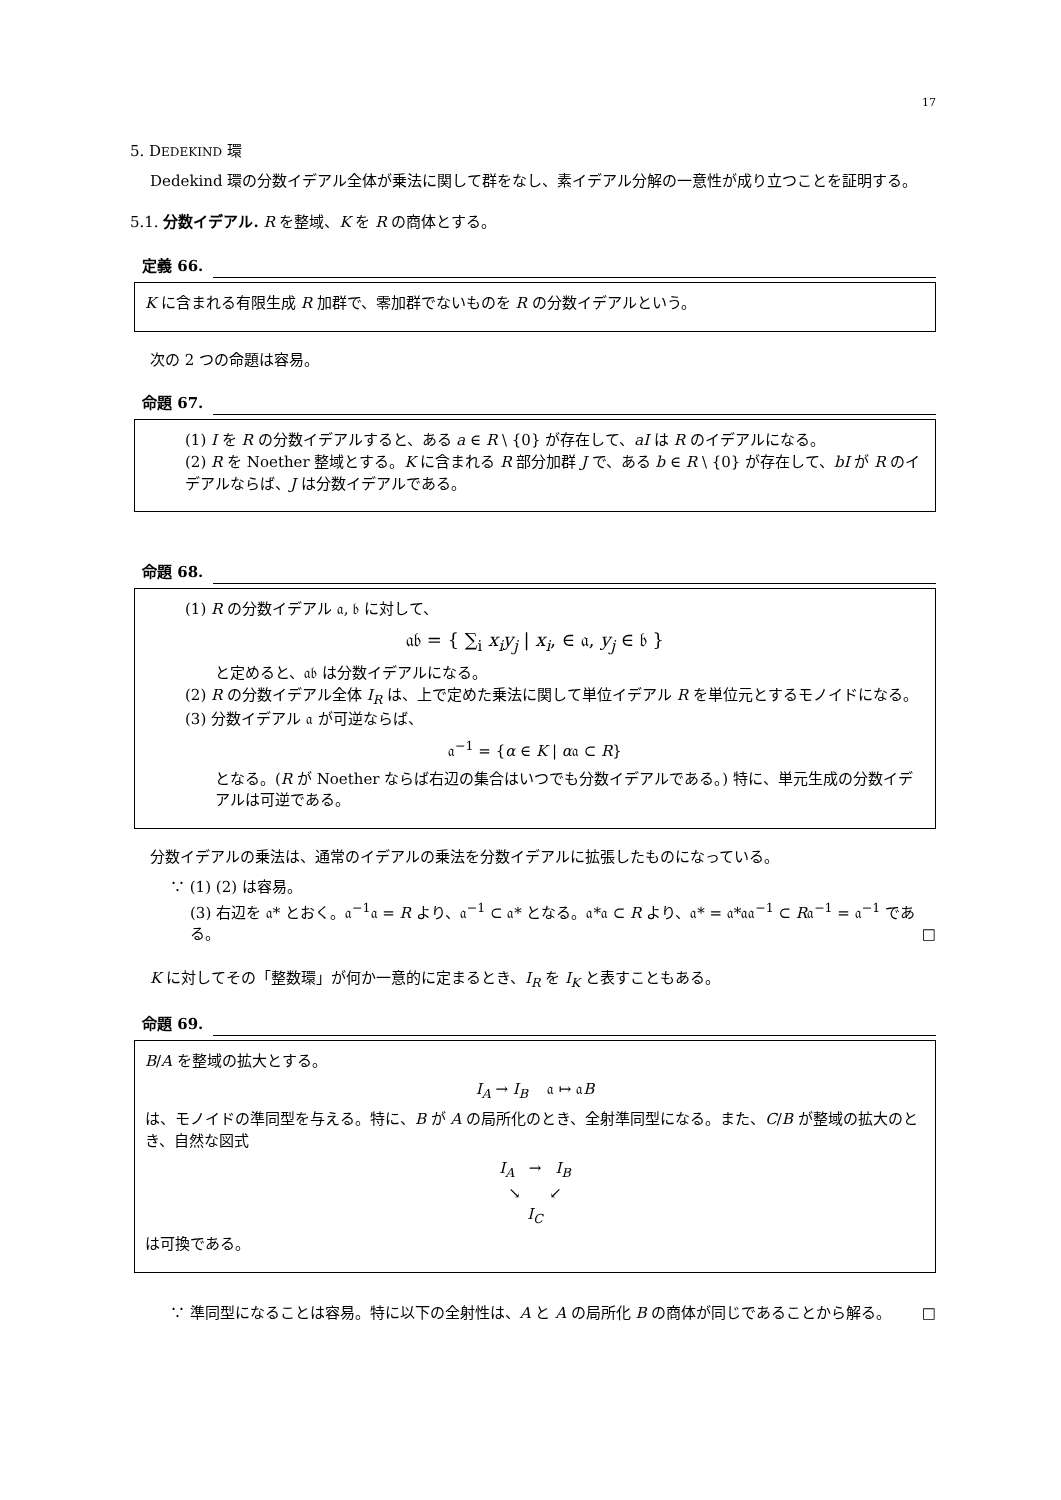17
5. DEDEKIND 環
Dedekind 環の分数イデアル全体が乗法に関して群をなし、素イデアル分解の一意性が成り立つことを証明する。
5.1. 分数イデアル. R を整域、K を R の商体とする。
定義 66.
K に含まれる有限生成 R 加群で、零加群でないものを R の分数イデアルという。
次の 2 つの命題は容易。
命題 67.
(1) I を R の分数イデアルすると、ある a ∈ R \ {0} が存在して、aI は R のイデアルになる。
(2) R を Noether 整域とする。K に含まれる R 部分加群 J で、ある b ∈ R \ {0} が存在して、bI が R のイデアルならば、J は分数イデアルである。
命題 68.
(1) R の分数イデアル 𝔞, 𝔟 に対して、
𝔞𝔟 = { ∑<sub>i</sub> x<sub>i</sub>y<sub>j</sub> | x<sub>i</sub>, ∈ 𝔞, y<sub>j</sub> ∈ 𝔟 }
と定めると、𝔞𝔟 は分数イデアルになる。
(2) R の分数イデアル全体 I<sub>R</sub> は、上で定めた乗法に関して単位イデアル R を単位元とするモノイドになる。
(3) 分数イデアル 𝔞 が可逆ならば、
𝔞<sup>−1</sup> = {α ∈ K | α𝔞 ⊂ R}
となる。(R が Noether ならば右辺の集合はいつでも分数イデアルである。) 特に、単元生成の分数イデアルは可逆である。
分数イデアルの乗法は、通常のイデアルの乗法を分数イデアルに拡張したものになっている。
∵ (1) (2) は容易。
(3) 右辺を 𝔞* とおく。𝔞<sup>−1</sup>𝔞 = R より、𝔞<sup>−1</sup> ⊂ 𝔞* となる。𝔞*𝔞 ⊂ R より、𝔞* = 𝔞*𝔞𝔞<sup>−1</sup> ⊂ R𝔞<sup>−1</sup> = 𝔞<sup>−1</sup> である。 □
K に対してその「整数環」が何か一意的に定まるとき、I<sub>R</sub> を I<sub>K</sub> と表すこともある。
命題 69.
B/A を整域の拡大とする。
I<sub>A</sub> → I<sub>B</sub> 𝔞 ↦ 𝔞B
は、モノイドの準同型を与える。特に、B が A の局所化のとき、全射準同型になる。また、C/B が整域の拡大のとき、自然な図式
I<sub>A</sub> → I<sub>B</sub>
↘ ↙
I<sub>C</sub>
は可換である。
∵ 準同型になることは容易。特に以下の全射性は、A と A の局所化 B の商体が同じであることから解る。 □